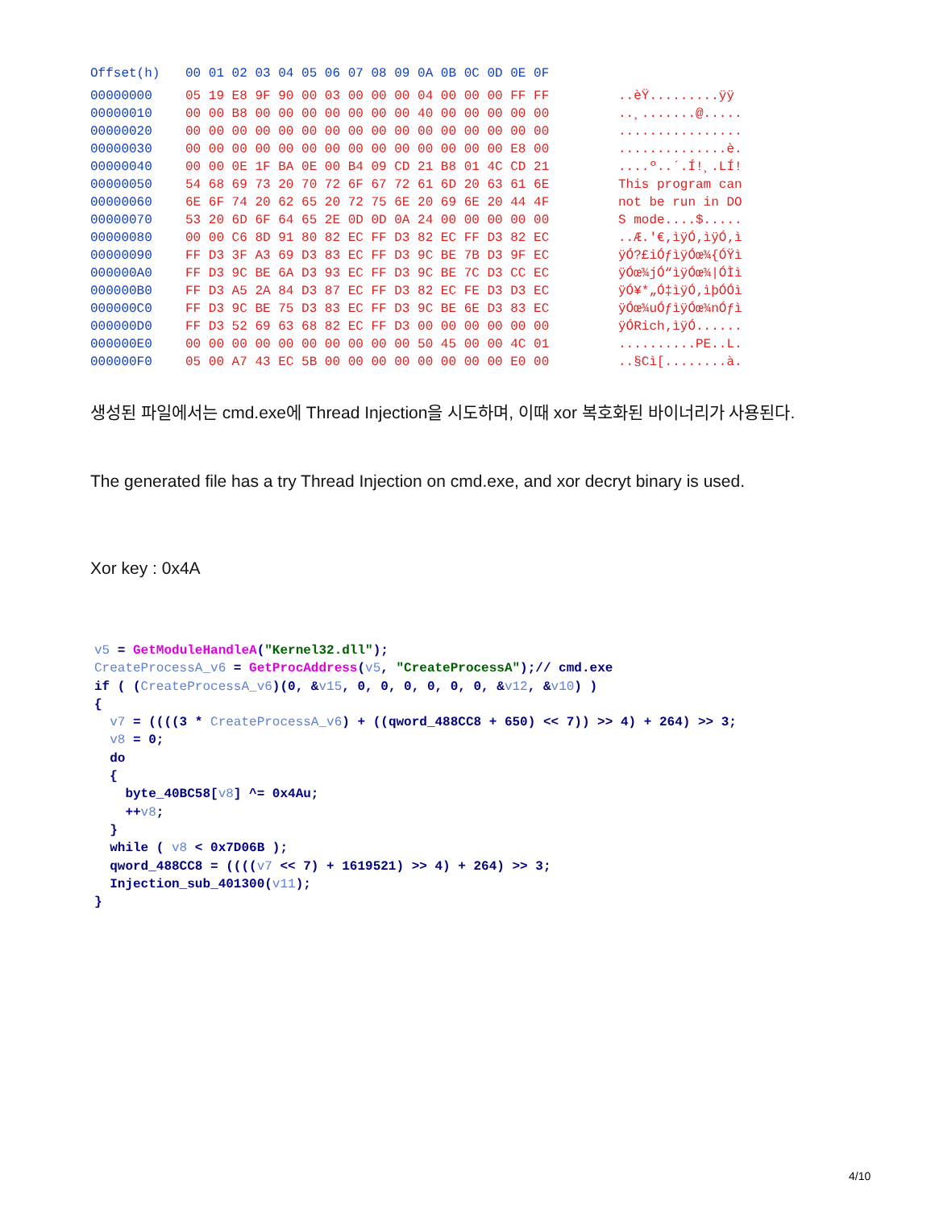| Offset(h) | 00 01 02 03 04 05 06 07 08 09 0A 0B 0C 0D 0E 0F | |
| --- | --- | --- |
| 00000000 | 05 19 E8 9F 90 00 03 00 00 00 04 00 00 00 FF FF | ..èŸ.........ÿÿ |
| 00000010 | 00 00 B8 00 00 00 00 00 00 00 40 00 00 00 00 00 | ..¸.......@..... |
| 00000020 | 00 00 00 00 00 00 00 00 00 00 00 00 00 00 00 00 | ................ |
| 00000030 | 00 00 00 00 00 00 00 00 00 00 00 00 00 00 E8 00 | ..............è. |
| 00000040 | 00 00 0E 1F BA 0E 00 B4 09 CD 21 B8 01 4C CD 21 | ....º..´.Í!¸.LÍ! |
| 00000050 | 54 68 69 73 20 70 72 6F 67 72 61 6D 20 63 61 6E | This program can |
| 00000060 | 6E 6F 74 20 62 65 20 72 75 6E 20 69 6E 20 44 4F | not be run in DO |
| 00000070 | 53 20 6D 6F 64 65 2E 0D 0D 0A 24 00 00 00 00 00 | S mode....$..... |
| 00000080 | 00 00 C6 8D 91 80 82 EC FF D3 82 EC FF D3 82 EC | ..Æ.'€‚ìÿÓ‚ìÿÓ‚ì |
| 00000090 | FF D3 3F A3 69 D3 83 EC FF D3 9C BE 7B D3 9F EC | ÿÓ?£iÓƒìÿÓœ¾{ÓŸì |
| 000000A0 | FF D3 9C BE 6A D3 93 EC FF D3 9C BE 7C D3 CC EC | ÿÓœ¾jÓ“ìÿÓœ¾/ÓÌì |
| 000000B0 | FF D3 A5 2A 84 D3 87 EC FF D3 82 EC FE D3 D3 EC | ÿÓ¥*„Ó‡ìÿÓ‚ìþÓÓì |
| 000000C0 | FF D3 9C BE 75 D3 83 EC FF D3 9C BE 6E D3 83 EC | ÿÓœ¾uÓƒìÿÓœ¾nÓƒì |
| 000000D0 | FF D3 52 69 63 68 82 EC FF D3 00 00 00 00 00 00 | ÿÓRich‚ìÿÓ...... |
| 000000E0 | 00 00 00 00 00 00 00 00 00 00 50 45 00 00 4C 01 | ..........PE..L. |
| 000000F0 | 05 00 A7 43 EC 5B 00 00 00 00 00 00 00 00 E0 00 | ..§Cì[........à. |
생성된 파일에서는 cmd.exe에 Thread Injection을 시도하며, 이때 xor 복호화된 바이너리가 사용된다.
The generated file has a try Thread Injection on cmd.exe, and xor decryt binary is used.
Xor key : 0x4A
v5 = GetModuleHandleA("Kernel32.dll");
CreateProcessA_v6 = GetProcAddress(v5, "CreateProcessA");// cmd.exe
if ( (CreateProcessA_v6)(0, &v15, 0, 0, 0, 0, 0, 0, &v12, &v10) )
{
  v7 = ((((3 * CreateProcessA_v6) + ((qword_488CC8 + 650) << 7)) >> 4) + 264) >> 3;
  v8 = 0;
  do
  {
    byte_40BC58[v8] ^= 0x4Au;
    ++v8;
  }
  while ( v8 < 0x7D06B );
  qword_488CC8 = ((((v7 << 7) + 1619521) >> 4) + 264) >> 3;
  Injection_sub_401300(v11);
}
4/10